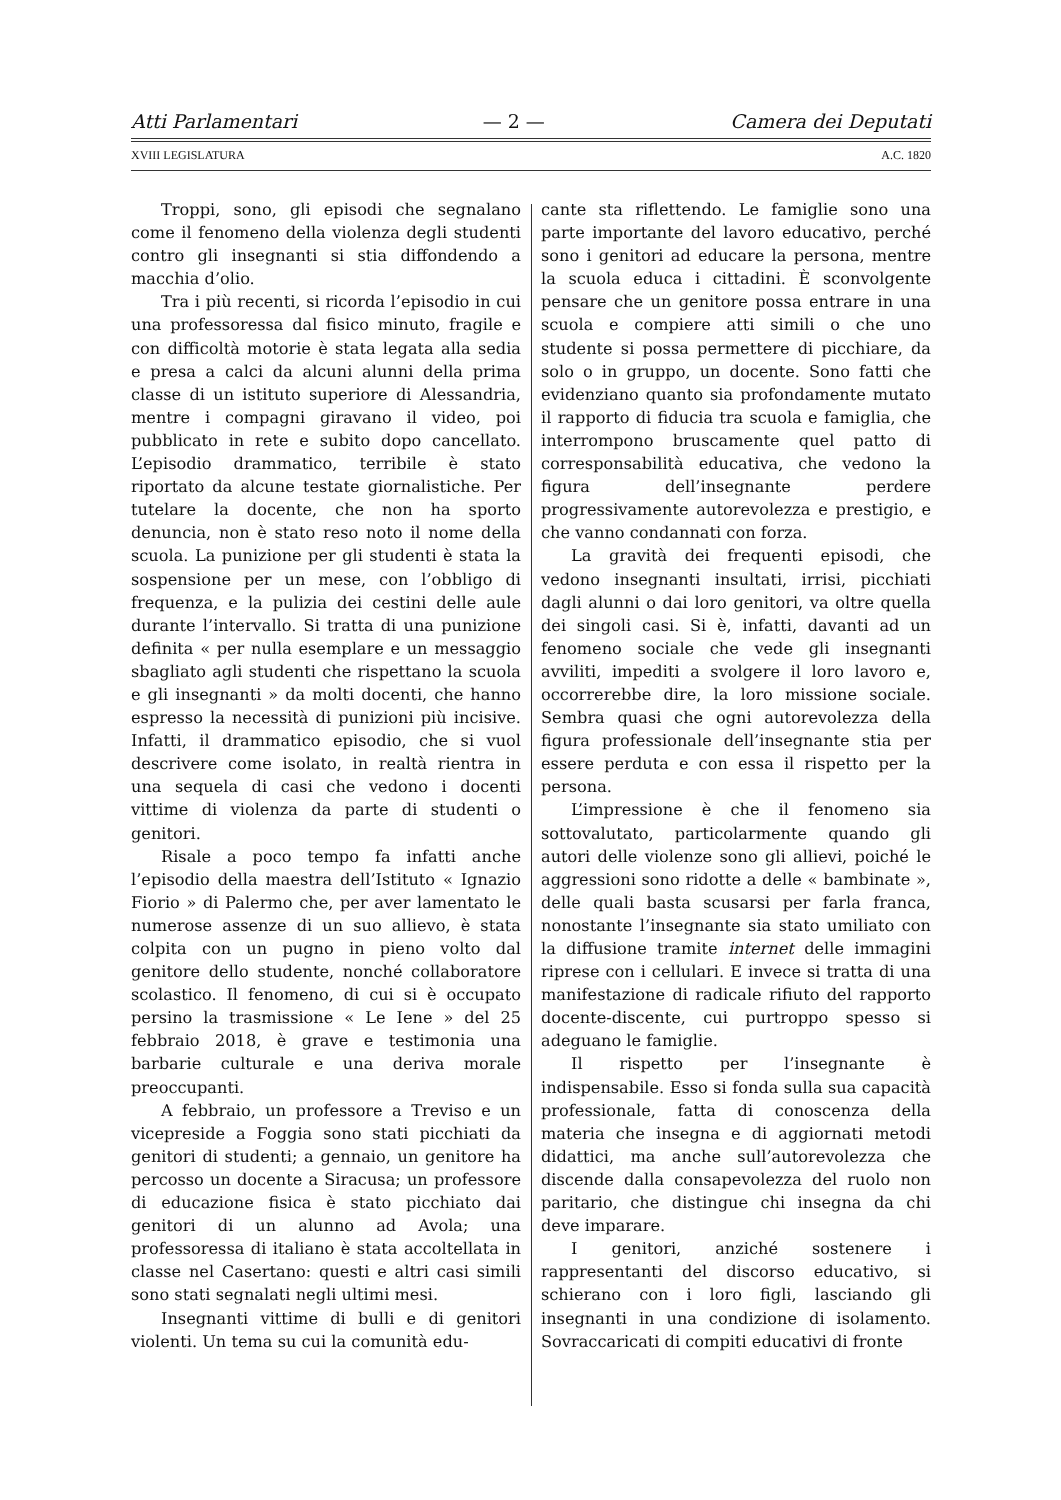Atti Parlamentari — 2 — Camera dei Deputati
XVIII LEGISLATURA A.C. 1820
Troppi, sono, gli episodi che segnalano come il fenomeno della violenza degli studenti contro gli insegnanti si stia diffondendo a macchia d’olio.
Tra i più recenti, si ricorda l’episodio in cui una professoressa dal fisico minuto, fragile e con difficoltà motorie è stata legata alla sedia e presa a calci da alcuni alunni della prima classe di un istituto superiore di Alessandria, mentre i compagni giravano il video, poi pubblicato in rete e subito dopo cancellato. L’episodio drammatico, terribile è stato riportato da alcune testate giornalistiche. Per tutelare la docente, che non ha sporto denuncia, non è stato reso noto il nome della scuola. La punizione per gli studenti è stata la sospensione per un mese, con l’obbligo di frequenza, e la pulizia dei cestini delle aule durante l’intervallo. Si tratta di una punizione definita « per nulla esemplare e un messaggio sbagliato agli studenti che rispettano la scuola e gli insegnanti » da molti docenti, che hanno espresso la necessità di punizioni più incisive. Infatti, il drammatico episodio, che si vuol descrivere come isolato, in realtà rientra in una sequela di casi che vedono i docenti vittime di violenza da parte di studenti o genitori.
Risale a poco tempo fa infatti anche l’episodio della maestra dell’Istituto « Ignazio Fiorio » di Palermo che, per aver lamentato le numerose assenze di un suo allievo, è stata colpita con un pugno in pieno volto dal genitore dello studente, nonché collaboratore scolastico. Il fenomeno, di cui si è occupato persino la trasmissione « Le Iene » del 25 febbraio 2018, è grave e testimonia una barbarie culturale e una deriva morale preoccupanti.
A febbraio, un professore a Treviso e un vicepreside a Foggia sono stati picchiati da genitori di studenti; a gennaio, un genitore ha percosso un docente a Siracusa; un professore di educazione fisica è stato picchiato dai genitori di un alunno ad Avola; una professoressa di italiano è stata accoltellata in classe nel Casertano: questi e altri casi simili sono stati segnalati negli ultimi mesi.
Insegnanti vittime di bulli e di genitori violenti. Un tema su cui la comunità edu-
cante sta riflettendo. Le famiglie sono una parte importante del lavoro educativo, perché sono i genitori ad educare la persona, mentre la scuola educa i cittadini. È sconvolgente pensare che un genitore possa entrare in una scuola e compiere atti simili o che uno studente si possa permettere di picchiare, da solo o in gruppo, un docente. Sono fatti che evidenziano quanto sia profondamente mutato il rapporto di fiducia tra scuola e famiglia, che interrompono bruscamente quel patto di corresponsabilità educativa, che vedono la figura dell’insegnante perdere progressivamente autorevolezza e prestigio, e che vanno condannati con forza.
La gravità dei frequenti episodi, che vedono insegnanti insultati, irrisi, picchiati dagli alunni o dai loro genitori, va oltre quella dei singoli casi. Si è, infatti, davanti ad un fenomeno sociale che vede gli insegnanti avviliti, impediti a svolgere il loro lavoro e, occorrerebbe dire, la loro missione sociale. Sembra quasi che ogni autorevolezza della figura professionale dell’insegnante stia per essere perduta e con essa il rispetto per la persona.
L’impressione è che il fenomeno sia sottovalutato, particolarmente quando gli autori delle violenze sono gli allievi, poiché le aggressioni sono ridotte a delle « bambinate », delle quali basta scusarsi per farla franca, nonostante l’insegnante sia stato umiliato con la diffusione tramite internet delle immagini riprese con i cellulari. E invece si tratta di una manifestazione di radicale rifiuto del rapporto docente-discente, cui purtroppo spesso si adeguano le famiglie.
Il rispetto per l’insegnante è indispensabile. Esso si fonda sulla sua capacità professionale, fatta di conoscenza della materia che insegna e di aggiornati metodi didattici, ma anche sull’autorevolezza che discende dalla consapevolezza del ruolo non paritario, che distingue chi insegna da chi deve imparare.
I genitori, anziché sostenere i rappresentanti del discorso educativo, si schierano con i loro figli, lasciando gli insegnanti in una condizione di isolamento. Sovraccaricati di compiti educativi di fronte